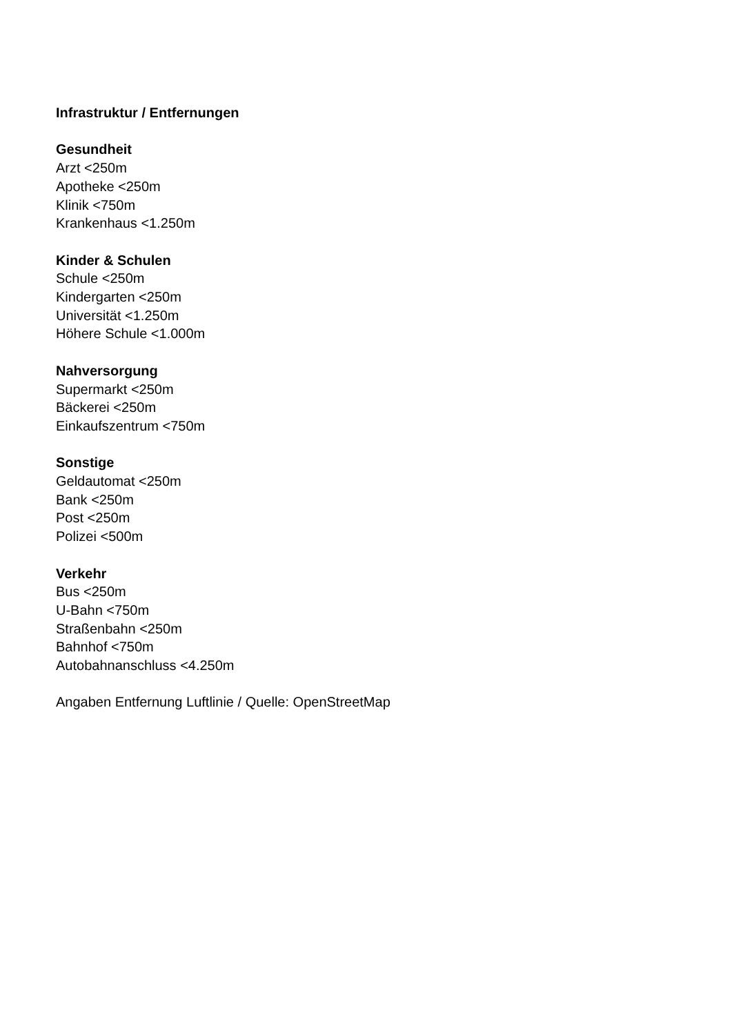Infrastruktur / Entfernungen
Gesundheit
Arzt <250m
Apotheke <250m
Klinik <750m
Krankenhaus <1.250m
Kinder & Schulen
Schule <250m
Kindergarten <250m
Universität <1.250m
Höhere Schule <1.000m
Nahversorgung
Supermarkt <250m
Bäckerei <250m
Einkaufszentrum <750m
Sonstige
Geldautomat <250m
Bank <250m
Post <250m
Polizei <500m
Verkehr
Bus <250m
U-Bahn <750m
Straßenbahn <250m
Bahnhof <750m
Autobahnanschluss <4.250m
Angaben Entfernung Luftlinie / Quelle: OpenStreetMap